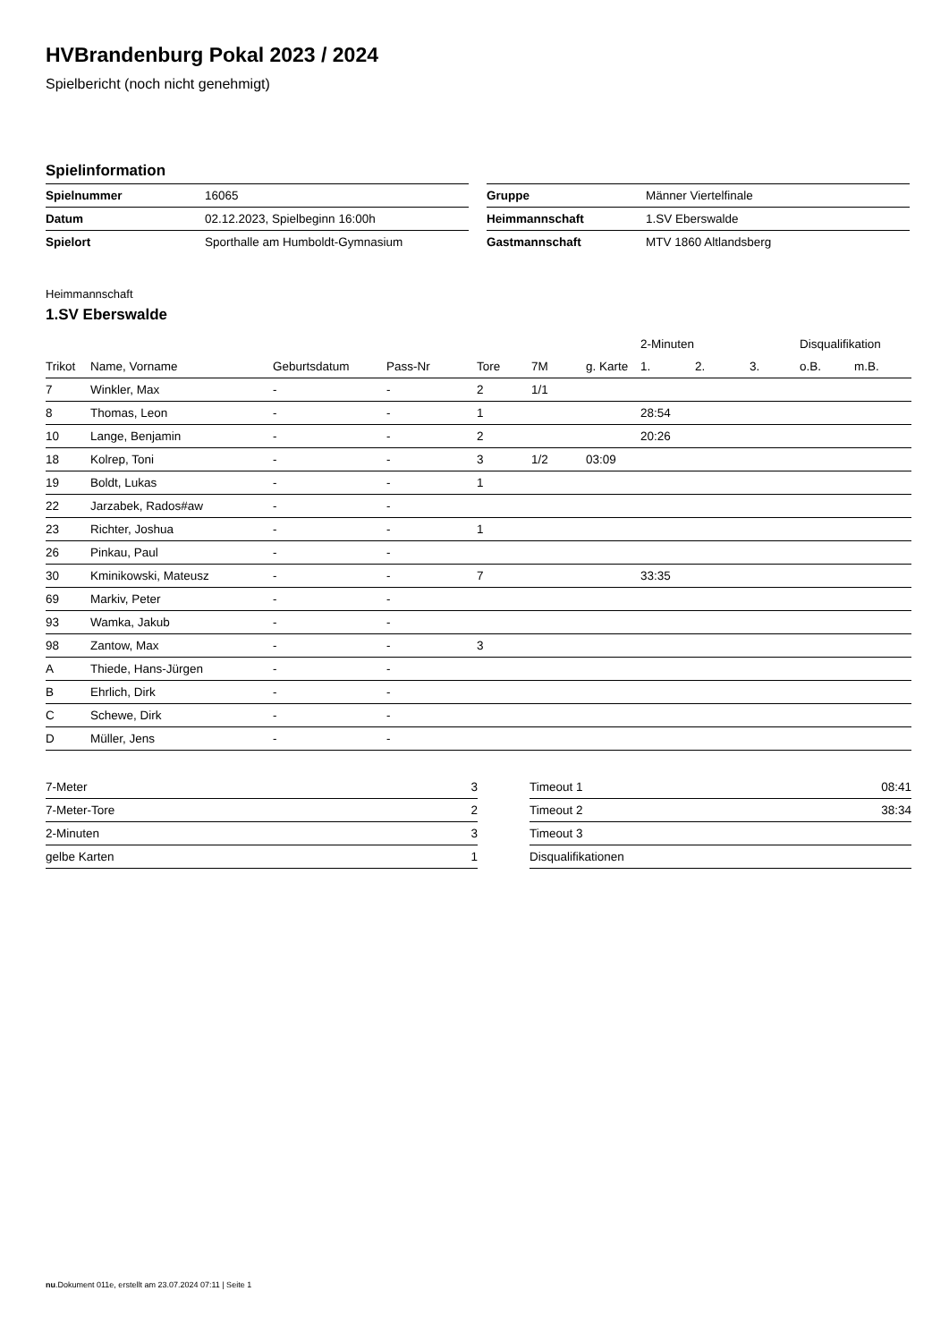HVBrandenburg Pokal 2023 / 2024
Spielbericht (noch nicht genehmigt)
Spielinformation
| Spielnummer | 16065 |
| Datum | 02.12.2023, Spielbeginn 16:00h |
| Spielort | Sporthalle am Humboldt-Gymnasium |
| Gruppe | Männer Viertelfinale |
| Heimmannschaft | 1.SV Eberswalde |
| Gastmannschaft | MTV 1860 Altlandsberg |
Heimmannschaft
1.SV Eberswalde
| | | | | | | | 2-Minuten | | | Disqualifikation | |
| --- | --- | --- | --- | --- | --- | --- | --- | --- | --- | --- | --- |
| Trikot | Name, Vorname | Geburtsdatum | Pass-Nr | Tore | 7M | g. Karte | 1. | 2. | 3. | o.B. | m.B. |
| 7 | Winkler, Max | - | - | 2 | 1/1 | | | | | | |
| 8 | Thomas, Leon | - | - | 1 | | | 28:54 | | | | |
| 10 | Lange, Benjamin | - | - | 2 | | | 20:26 | | | | |
| 18 | Kolrep, Toni | - | - | 3 | 1/2 | 03:09 | | | | | |
| 19 | Boldt, Lukas | - | - | 1 | | | | | | | |
| 22 | Jarzabek, Rados#aw | - | - | | | | | | | | |
| 23 | Richter, Joshua | - | - | 1 | | | | | | | |
| 26 | Pinkau, Paul | - | - | | | | | | | | |
| 30 | Kminikowski, Mateusz | - | - | 7 | | | 33:35 | | | | |
| 69 | Markiv, Peter | - | - | | | | | | | | |
| 93 | Wamka, Jakub | - | - | | | | | | | | |
| 98 | Zantow, Max | - | - | 3 | | | | | | | |
| A | Thiede, Hans-Jürgen | - | - | | | | | | | | |
| B | Ehrlich, Dirk | - | - | | | | | | | | |
| C | Schewe, Dirk | - | - | | | | | | | | |
| D | Müller, Jens | - | - | | | | | | | | |
| 7-Meter | 3 |
| 7-Meter-Tore | 2 |
| 2-Minuten | 3 |
| gelbe Karten | 1 |
| Timeout 1 | 08:41 |
| Timeout 2 | 38:34 |
| Timeout 3 | |
| Disqualifikationen | |
nu.Dokument 011e, erstellt am 23.07.2024 07:11 | Seite 1